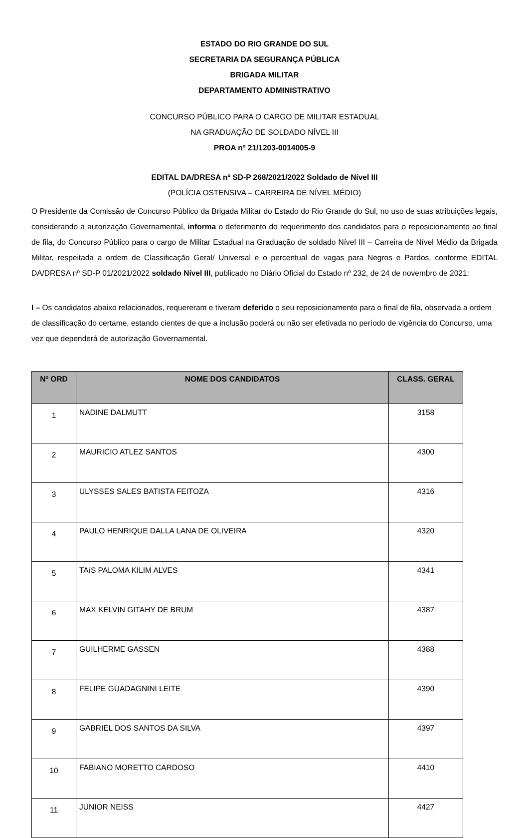ESTADO DO RIO GRANDE DO SUL
SECRETARIA DA SEGURANÇA PÚBLICA
BRIGADA MILITAR
DEPARTAMENTO ADMINISTRATIVO
CONCURSO PÚBLICO PARA O CARGO DE MILITAR ESTADUAL
NA GRADUAÇÃO DE SOLDADO NÍVEL III
PROA nº 21/1203-0014005-9
EDITAL DA/DRESA nº SD-P 268/2021/2022 Soldado de Nível III
(POLÍCIA OSTENSIVA – CARREIRA DE NÍVEL MÉDIO)
O Presidente da Comissão de Concurso Público da Brigada Militar do Estado do Rio Grande do Sul, no uso de suas atribuições legais, considerando a autorização Governamental, informa o deferimento do requerimento dos candidatos para o reposicionamento ao final de fila, do Concurso Público para o cargo de Militar Estadual na Graduação de soldado Nível III – Carreira de Nível Médio da Brigada Militar, respeitada a ordem de Classificação Geral/ Universal e o percentual de vagas para Negros e Pardos, conforme EDITAL DA/DRESA nº SD-P 01/2021/2022 soldado Nível III, publicado no Diário Oficial do Estado nº 232, de 24 de novembro de 2021:
I – Os candidatos abaixo relacionados, requereram e tiveram deferido o seu reposicionamento para o final de fila, observada a ordem de classificação do certame, estando cientes de que a inclusão poderá ou não ser efetivada no período de vigência do Concurso, uma vez que dependerá de autorização Governamental.
| Nº ORD | NOME DOS CANDIDATOS | CLASS. GERAL |
| --- | --- | --- |
| 1 | NADINE DALMUTT | 3158 |
| 2 | MAURICIO ATLEZ SANTOS | 4300 |
| 3 | ULYSSES SALES BATISTA FEITOZA | 4316 |
| 4 | PAULO HENRIQUE DALLA LANA DE OLIVEIRA | 4320 |
| 5 | TAíS PALOMA KILIM ALVES | 4341 |
| 6 | MAX KELVIN GITAHY DE BRUM | 4387 |
| 7 | GUILHERME GASSEN | 4388 |
| 8 | FELIPE GUADAGNINI LEITE | 4390 |
| 9 | GABRIEL DOS SANTOS DA SILVA | 4397 |
| 10 | FABIANO MORETTO CARDOSO | 4410 |
| 11 | JUNIOR NEISS | 4427 |